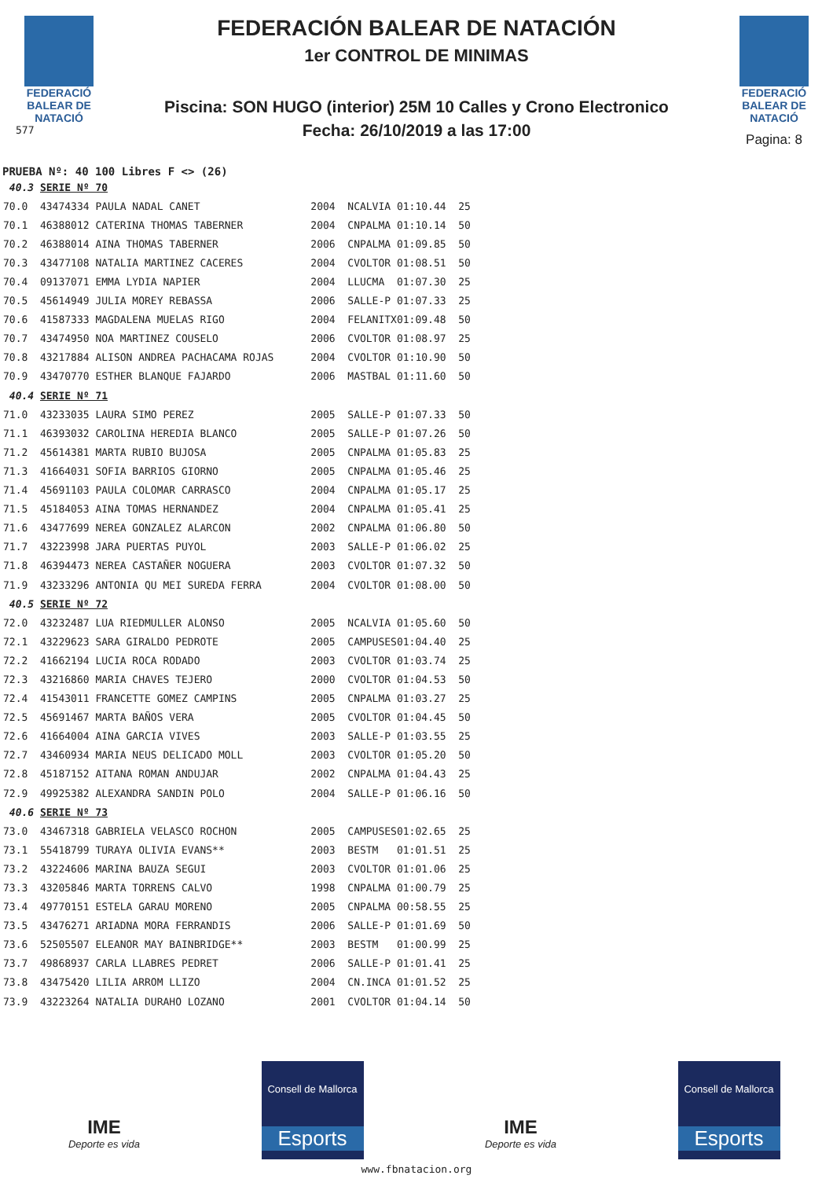FEDERACIÓ
BALEAR DE
NATACIÓ
577
FEDERACIÓN BALEAR DE NATACIÓN
1er CONTROL DE MINIMAS
Piscina: SON HUGO (interior) 25M 10 Calles y Crono Electronico
Fecha: 26/10/2019 a las 17:00
FEDERACIÓ
BALEAR DE
NATACIÓ
Pagina: 8
PRUEBA Nº: 40 100 Libres F <> (26)
| 40.3 | SERIE Nº 70 | | | | |
| 70.0 | 43474334 PAULA NADAL CANET | 2004 | NCALVIA | 01:10.44 | 25 |
| 70.1 | 46388012 CATERINA THOMAS TABERNER | 2004 | CNPALMA | 01:10.14 | 50 |
| 70.2 | 46388014 AINA THOMAS TABERNER | 2006 | CNPALMA | 01:09.85 | 50 |
| 70.3 | 43477108 NATALIA MARTINEZ CACERES | 2004 | CVOLTOR | 01:08.51 | 50 |
| 70.4 | 09137071 EMMA LYDIA NAPIER | 2004 | LLUCMA | 01:07.30 | 25 |
| 70.5 | 45614949 JULIA MOREY REBASSA | 2006 | SALLE-P | 01:07.33 | 25 |
| 70.6 | 41587333 MAGDALENA MUELAS RIGO | 2004 | FELANITX | 01:09.48 | 50 |
| 70.7 | 43474950 NOA MARTINEZ COUSELO | 2006 | CVOLTOR | 01:08.97 | 25 |
| 70.8 | 43217884 ALISON ANDREA PACHACAMA ROJAS | 2004 | CVOLTOR | 01:10.90 | 50 |
| 70.9 | 43470770 ESTHER BLANQUE FAJARDO | 2006 | MASTBAL | 01:11.60 | 50 |
| 40.4 | SERIE Nº 71 | | | | |
| 71.0 | 43233035 LAURA SIMO PEREZ | 2005 | SALLE-P | 01:07.33 | 50 |
| 71.1 | 46393032 CAROLINA HEREDIA BLANCO | 2005 | SALLE-P | 01:07.26 | 50 |
| 71.2 | 45614381 MARTA RUBIO BUJOSA | 2005 | CNPALMA | 01:05.83 | 25 |
| 71.3 | 41664031 SOFIA BARRIOS GIORNO | 2005 | CNPALMA | 01:05.46 | 25 |
| 71.4 | 45691103 PAULA COLOMAR CARRASCO | 2004 | CNPALMA | 01:05.17 | 25 |
| 71.5 | 45184053 AINA TOMAS HERNANDEZ | 2004 | CNPALMA | 01:05.41 | 25 |
| 71.6 | 43477699 NEREA GONZALEZ ALARCON | 2002 | CNPALMA | 01:06.80 | 50 |
| 71.7 | 43223998 JARA PUERTAS PUYOL | 2003 | SALLE-P | 01:06.02 | 25 |
| 71.8 | 46394473 NEREA CASTAÑER NOGUERA | 2003 | CVOLTOR | 01:07.32 | 50 |
| 71.9 | 43233296 ANTONIA QU MEI SUREDA FERRA | 2004 | CVOLTOR | 01:08.00 | 50 |
| 40.5 | SERIE Nº 72 | | | | |
| 72.0 | 43232487 LUA RIEDMULLER ALONSO | 2005 | NCALVIA | 01:05.60 | 50 |
| 72.1 | 43229623 SARA GIRALDO PEDROTE | 2005 | CAMPUSES | 01:04.40 | 25 |
| 72.2 | 41662194 LUCIA ROCA RODADO | 2003 | CVOLTOR | 01:03.74 | 25 |
| 72.3 | 43216860 MARIA CHAVES TEJERO | 2000 | CVOLTOR | 01:04.53 | 50 |
| 72.4 | 41543011 FRANCETTE GOMEZ CAMPINS | 2005 | CNPALMA | 01:03.27 | 25 |
| 72.5 | 45691467 MARTA BAÑOS VERA | 2005 | CVOLTOR | 01:04.45 | 50 |
| 72.6 | 41664004 AINA GARCIA VIVES | 2003 | SALLE-P | 01:03.55 | 25 |
| 72.7 | 43460934 MARIA NEUS DELICADO MOLL | 2003 | CVOLTOR | 01:05.20 | 50 |
| 72.8 | 45187152 AITANA ROMAN ANDUJAR | 2002 | CNPALMA | 01:04.43 | 25 |
| 72.9 | 49925382 ALEXANDRA SANDIN POLO | 2004 | SALLE-P | 01:06.16 | 50 |
| 40.6 | SERIE Nº 73 | | | | |
| 73.0 | 43467318 GABRIELA VELASCO ROCHON | 2005 | CAMPUSES | 01:02.65 | 25 |
| 73.1 | 55418799 TURAYA OLIVIA EVANS** | 2003 | BESTM | 01:01.51 | 25 |
| 73.2 | 43224606 MARINA BAUZA SEGUI | 2003 | CVOLTOR | 01:01.06 | 25 |
| 73.3 | 43205846 MARTA TORRENS CALVO | 1998 | CNPALMA | 01:00.79 | 25 |
| 73.4 | 49770151 ESTELA GARAU MORENO | 2005 | CNPALMA | 00:58.55 | 25 |
| 73.5 | 43476271 ARIADNA MORA FERRANDIS | 2006 | SALLE-P | 01:01.69 | 50 |
| 73.6 | 52505507 ELEANOR MAY BAINBRIDGE** | 2003 | BESTM | 01:00.99 | 25 |
| 73.7 | 49868937 CARLA LLABRES PEDRET | 2006 | SALLE-P | 01:01.41 | 25 |
| 73.8 | 43475420 LILIA ARROM LLIZO | 2004 | CN.INCA | 01:01.52 | 25 |
| 73.9 | 43223264 NATALIA DURAHO LOZANO | 2001 | CVOLTOR | 01:04.14 | 50 |
IME
Deporte es vida
Consell de Mallorca
Esports
IME
Deporte es vida
Consell de Mallorca
Esports
www.fbnatacion.org